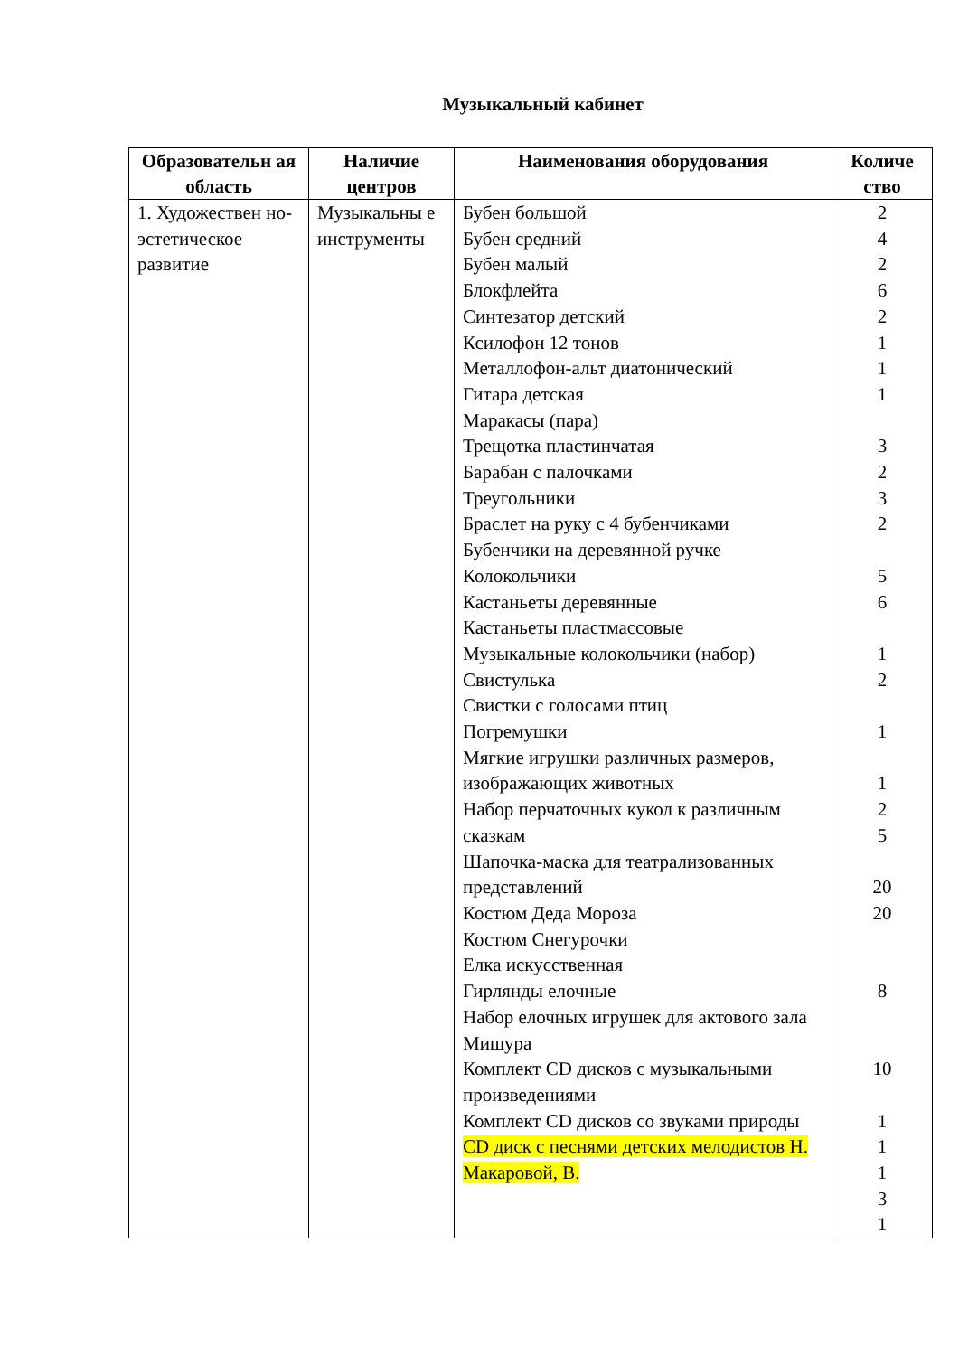Музыкальный кабинет
| Образовательн ая область | Наличие центров | Наименования оборудования | Количе ство |
| --- | --- | --- | --- |
| 1. Художествен но-эстетическое развитие | Музыкальны е инструменты | Бубен большой Бубен средний Бубен малый Блокфлейта Синтезатор детский Ксилофон 12 тонов Металлофон-альт диатонический Гитара детская Маракасы (пара) Трещотка пластинчатая Барабан с палочками Треугольники Браслет на руку с 4 бубенчиками Бубенчики на деревянной ручке Колокольчики Кастаньеты деревянные Кастаньеты пластмассовые Музыкальные колокольчики (набор) Свистулька Свистки с голосами птиц Погремушки Мягкие игрушки различных размеров, изображающих животных Набор перчаточных кукол к различным сказкам Шапочка-маска для театрализованных представлений Костюм Деда Мороза Костюм Снегурочки Елка искусственная Гирлянды елочные Набор елочных игрушек для актового зала Мишура Комплект CD дисков с музыкальными произведениями Комплект CD дисков со звуками природы CD диск с песнями детских мелодистов Н. Макаровой, В. | 2 4 2 6 2 1 1 1 3 2 3 2 5 6 1 2 1 1 2 5 20 20 8 10 1 1 1 3 1 |